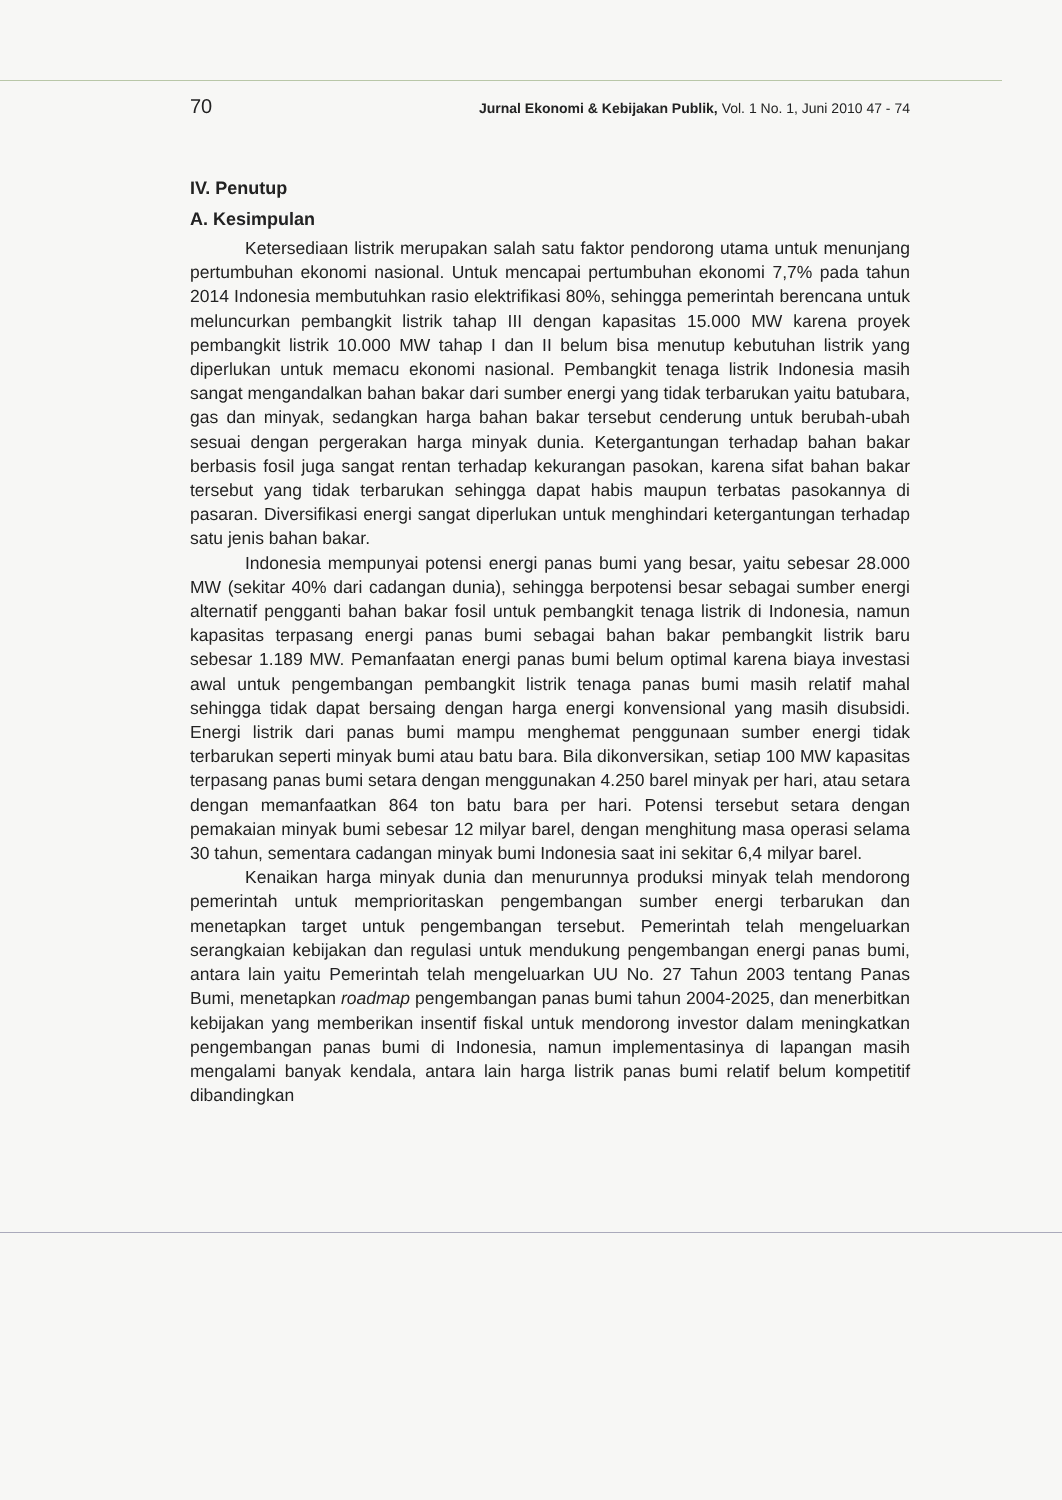70 Jurnal Ekonomi & Kebijakan Publik, Vol. 1 No. 1, Juni 2010 47 - 74
IV. Penutup
A. Kesimpulan
Ketersediaan listrik merupakan salah satu faktor pendorong utama untuk menunjang pertumbuhan ekonomi nasional. Untuk mencapai pertumbuhan ekonomi 7,7% pada tahun 2014 Indonesia membutuhkan rasio elektrifikasi 80%, sehingga pemerintah berencana untuk meluncurkan pembangkit listrik tahap III dengan kapasitas 15.000 MW karena proyek pembangkit listrik 10.000 MW tahap I dan II belum bisa menutup kebutuhan listrik yang diperlukan untuk memacu ekonomi nasional. Pembangkit tenaga listrik Indonesia masih sangat mengandalkan bahan bakar dari sumber energi yang tidak terbarukan yaitu batubara, gas dan minyak, sedangkan harga bahan bakar tersebut cenderung untuk berubah-ubah sesuai dengan pergerakan harga minyak dunia. Ketergantungan terhadap bahan bakar berbasis fosil juga sangat rentan terhadap kekurangan pasokan, karena sifat bahan bakar tersebut yang tidak terbarukan sehingga dapat habis maupun terbatas pasokannya di pasaran. Diversifikasi energi sangat diperlukan untuk menghindari ketergantungan terhadap satu jenis bahan bakar.
Indonesia mempunyai potensi energi panas bumi yang besar, yaitu sebesar 28.000 MW (sekitar 40% dari cadangan dunia), sehingga berpotensi besar sebagai sumber energi alternatif pengganti bahan bakar fosil untuk pembangkit tenaga listrik di Indonesia, namun kapasitas terpasang energi panas bumi sebagai bahan bakar pembangkit listrik baru sebesar 1.189 MW. Pemanfaatan energi panas bumi belum optimal karena biaya investasi awal untuk pengembangan pembangkit listrik tenaga panas bumi masih relatif mahal sehingga tidak dapat bersaing dengan harga energi konvensional yang masih disubsidi. Energi listrik dari panas bumi mampu menghemat penggunaan sumber energi tidak terbarukan seperti minyak bumi atau batu bara. Bila dikonversikan, setiap 100 MW kapasitas terpasang panas bumi setara dengan menggunakan 4.250 barel minyak per hari, atau setara dengan memanfaatkan 864 ton batu bara per hari. Potensi tersebut setara dengan pemakaian minyak bumi sebesar 12 milyar barel, dengan menghitung masa operasi selama 30 tahun, sementara cadangan minyak bumi Indonesia saat ini sekitar 6,4 milyar barel.
Kenaikan harga minyak dunia dan menurunnya produksi minyak telah mendorong pemerintah untuk memprioritaskan pengembangan sumber energi terbarukan dan menetapkan target untuk pengembangan tersebut. Pemerintah telah mengeluarkan serangkaian kebijakan dan regulasi untuk mendukung pengembangan energi panas bumi, antara lain yaitu Pemerintah telah mengeluarkan UU No. 27 Tahun 2003 tentang Panas Bumi, menetapkan roadmap pengembangan panas bumi tahun 2004-2025, dan menerbitkan kebijakan yang memberikan insentif fiskal untuk mendorong investor dalam meningkatkan pengembangan panas bumi di Indonesia, namun implementasinya di lapangan masih mengalami banyak kendala, antara lain harga listrik panas bumi relatif belum kompetitif dibandingkan